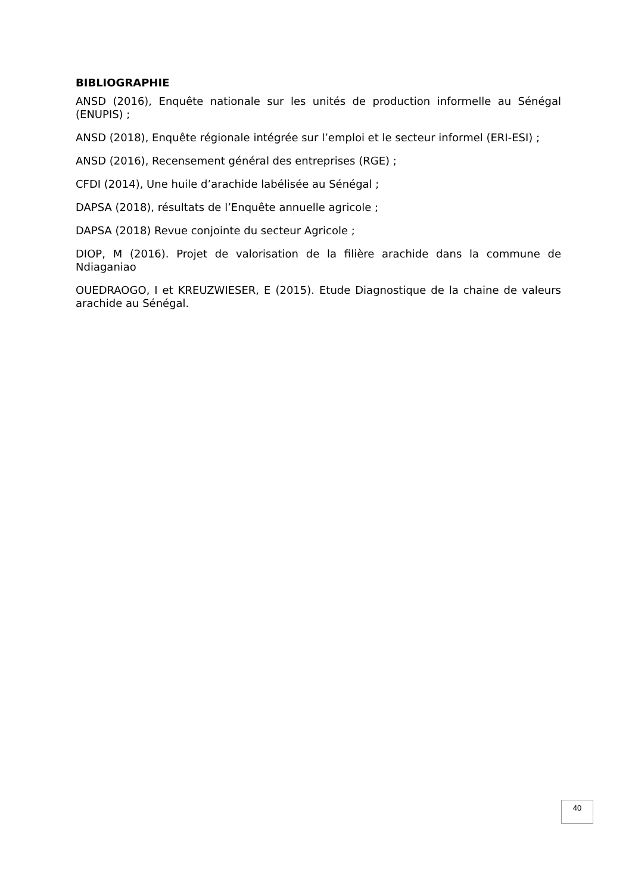BIBLIOGRAPHIE
ANSD (2016), Enquête nationale sur les unités de production informelle au Sénégal (ENUPIS) ;
ANSD (2018), Enquête régionale intégrée sur l’emploi et le secteur informel (ERI-ESI) ;
ANSD (2016), Recensement général des entreprises (RGE) ;
CFDI (2014), Une huile d’arachide labélisée au Sénégal ;
DAPSA (2018), résultats de l’Enquête annuelle agricole ;
DAPSA (2018) Revue conjointe du secteur Agricole ;
DIOP, M (2016). Projet de valorisation de la filière arachide dans la commune de Ndiaganiao
OUEDRAOGO, I et KREUZWIESER, E (2015). Etude Diagnostique de la chaine de valeurs arachide au Sénégal.
40